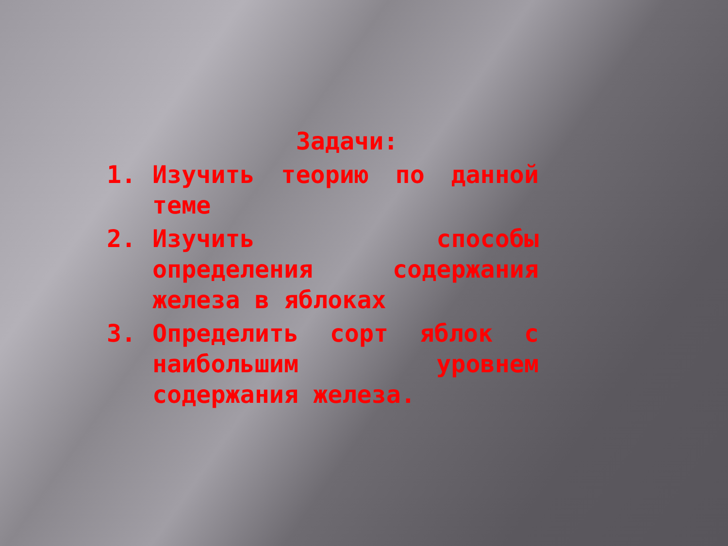Задачи:
1. Изучить теорию по данной теме
2. Изучить способы определения содержания железа в яблоках
3. Определить сорт яблок с наибольшим уровнем содержания железа.